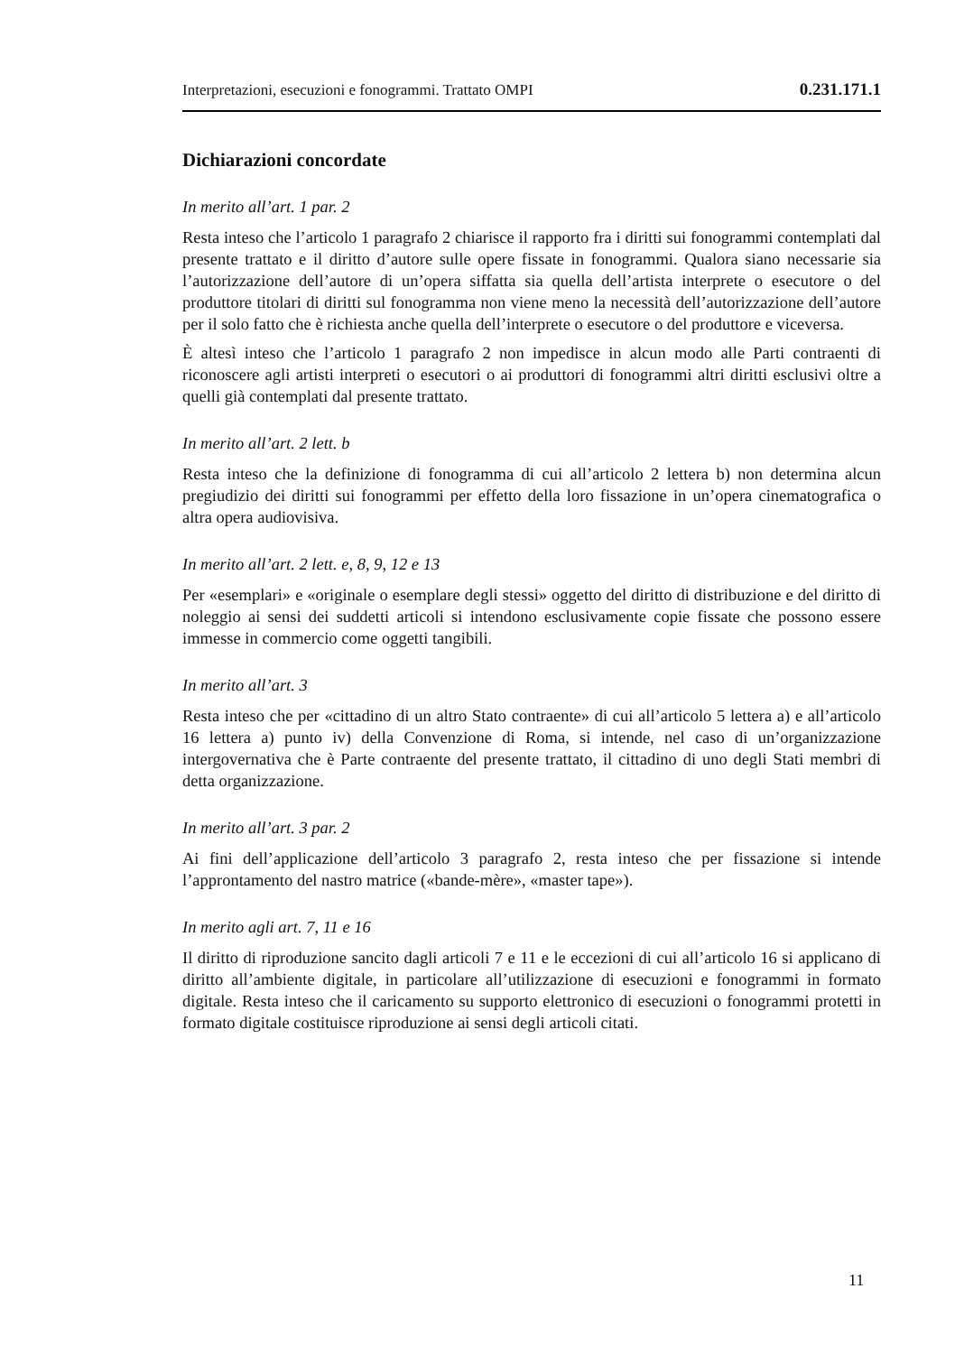Interpretazioni, esecuzioni e fonogrammi. Trattato OMPI 0.231.171.1
Dichiarazioni concordate
In merito all’art. 1 par. 2
Resta inteso che l’articolo 1 paragrafo 2 chiarisce il rapporto fra i diritti sui fonogrammi contemplati dal presente trattato e il diritto d’autore sulle opere fissate in fonogrammi. Qualora siano necessarie sia l’autorizzazione dell’autore di un’opera siffatta sia quella dell’artista interprete o esecutore o del produttore titolari di diritti sul fonogramma non viene meno la necessità dell’autorizzazione dell’autore per il solo fatto che è richiesta anche quella dell’interprete o esecutore o del produttore e viceversa.
È altesì inteso che l’articolo 1 paragrafo 2 non impedisce in alcun modo alle Parti contraenti di riconoscere agli artisti interpreti o esecutori o ai produttori di fonogrammi altri diritti esclusivi oltre a quelli già contemplati dal presente trattato.
In merito all’art. 2 lett. b
Resta inteso che la definizione di fonogramma di cui all’articolo 2 lettera b) non determina alcun pregiudizio dei diritti sui fonogrammi per effetto della loro fissazione in un’opera cinematografica o altra opera audiovisiva.
In merito all’art. 2 lett. e, 8, 9, 12 e 13
Per «esemplari» e «originale o esemplare degli stessi» oggetto del diritto di distribuzione e del diritto di noleggio ai sensi dei suddetti articoli si intendono esclusivamente copie fissate che possono essere immesse in commercio come oggetti tangibili.
In merito all’art. 3
Resta inteso che per «cittadino di un altro Stato contraente» di cui all’articolo 5 lettera a) e all’articolo 16 lettera a) punto iv) della Convenzione di Roma, si intende, nel caso di un’organizzazione intergovernativa che è Parte contraente del presente trattato, il cittadino di uno degli Stati membri di detta organizzazione.
In merito all’art. 3 par. 2
Ai fini dell’applicazione dell’articolo 3 paragrafo 2, resta inteso che per fissazione si intende l’approntamento del nastro matrice («bande-mère», «master tape»).
In merito agli art. 7, 11 e 16
Il diritto di riproduzione sancito dagli articoli 7 e 11 e le eccezioni di cui all’articolo 16 si applicano di diritto all’ambiente digitale, in particolare all’utilizzazione di esecuzioni e fonogrammi in formato digitale. Resta inteso che il caricamento su supporto elettronico di esecuzioni o fonogrammi protetti in formato digitale costituisce riproduzione ai sensi degli articoli citati.
11